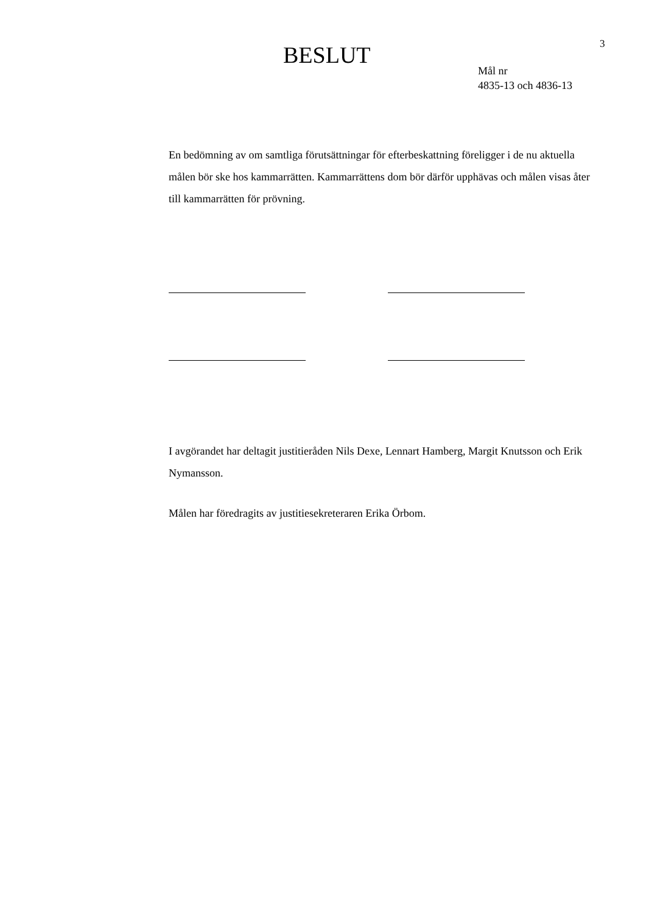BESLUT
3
Mål nr
4835-13 och 4836-13
En bedömning av om samtliga förutsättningar för efterbeskattning föreligger i de nu aktuella målen bör ske hos kammarrätten. Kammarrättens dom bör därför upphävas och målen visas åter till kammarrätten för prövning.
I avgörandet har deltagit justitieråden Nils Dexe, Lennart Hamberg, Margit Knutsson och Erik Nymansson.
Målen har föredragits av justitiesekreteraren Erika Örbom.